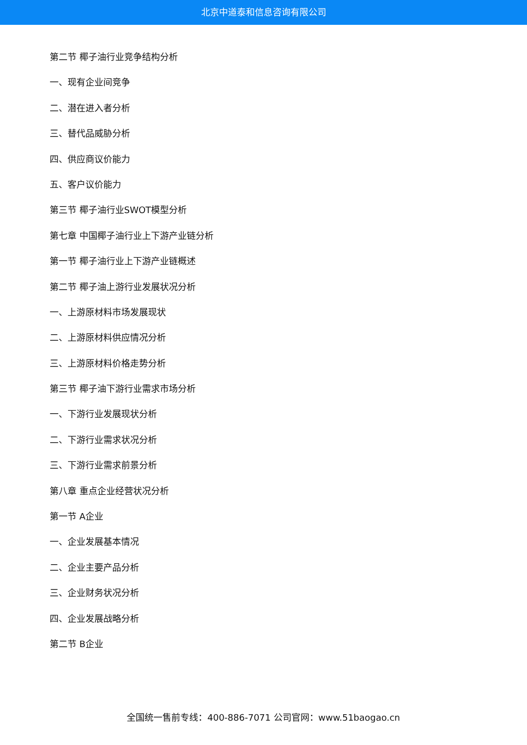北京中道泰和信息咨询有限公司
第二节 椰子油行业竞争结构分析
一、现有企业间竞争
二、潜在进入者分析
三、替代品威胁分析
四、供应商议价能力
五、客户议价能力
第三节 椰子油行业SWOT模型分析
第七章 中国椰子油行业上下游产业链分析
第一节 椰子油行业上下游产业链概述
第二节 椰子油上游行业发展状况分析
一、上游原材料市场发展现状
二、上游原材料供应情况分析
三、上游原材料价格走势分析
第三节 椰子油下游行业需求市场分析
一、下游行业发展现状分析
二、下游行业需求状况分析
三、下游行业需求前景分析
第八章 重点企业经营状况分析
第一节 A企业
一、企业发展基本情况
二、企业主要产品分析
三、企业财务状况分析
四、企业发展战略分析
第二节 B企业
全国统一售前专线：400-886-7071 公司官网：www.51baogao.cn